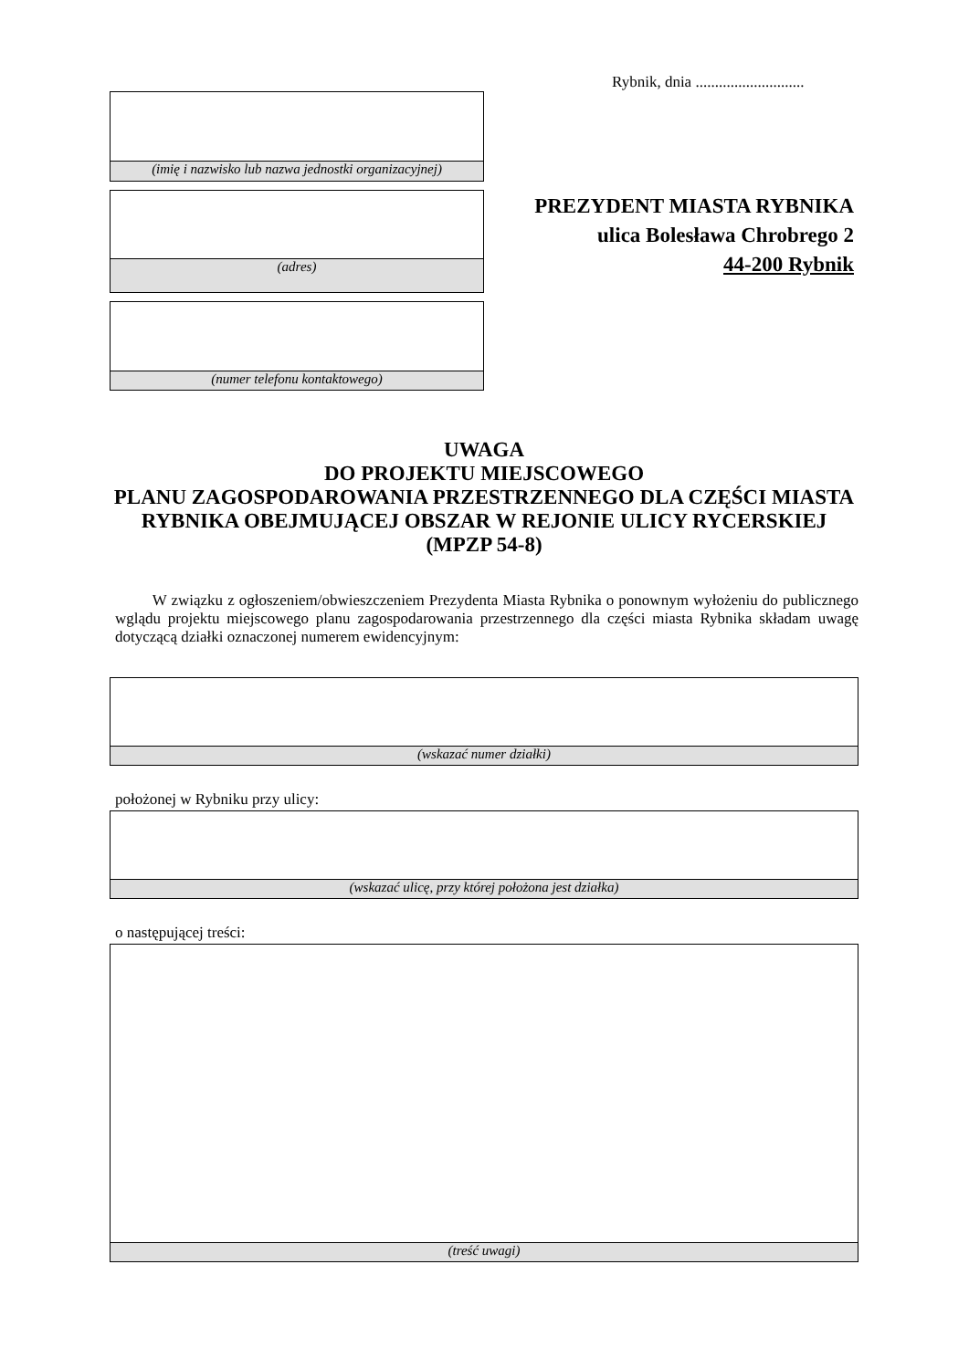Rybnik, dnia ............................
(imię i nazwisko lub nazwa jednostki organizacyjnej)
PREZYDENT MIASTA RYBNIKA
ulica Bolesława Chrobrego 2
44-200 Rybnik
(adres)
(numer telefonu kontaktowego)
UWAGA
DO PROJEKTU MIEJSCOWEGO
PLANU ZAGOSPODAROWANIA PRZESTRZENNEGO DLA CZĘŚCI MIASTA RYBNIKA OBEJMUJĄCEJ OBSZAR W REJONIE ULICY RYCERSKIEJ (MPZP 54-8)
W związku z ogłoszeniem/obwieszczeniem Prezydenta Miasta Rybnika o ponownym wyłożeniu do publicznego wglądu projektu miejscowego planu zagospodarowania przestrzennego dla części miasta Rybnika składam uwagę dotyczącą działki oznaczonej numerem ewidencyjnym:
(wskazać numer działki)
położonej w Rybniku przy ulicy:
(wskazać ulicę, przy której położona jest działka)
o następującej treści:
(treść uwagi)